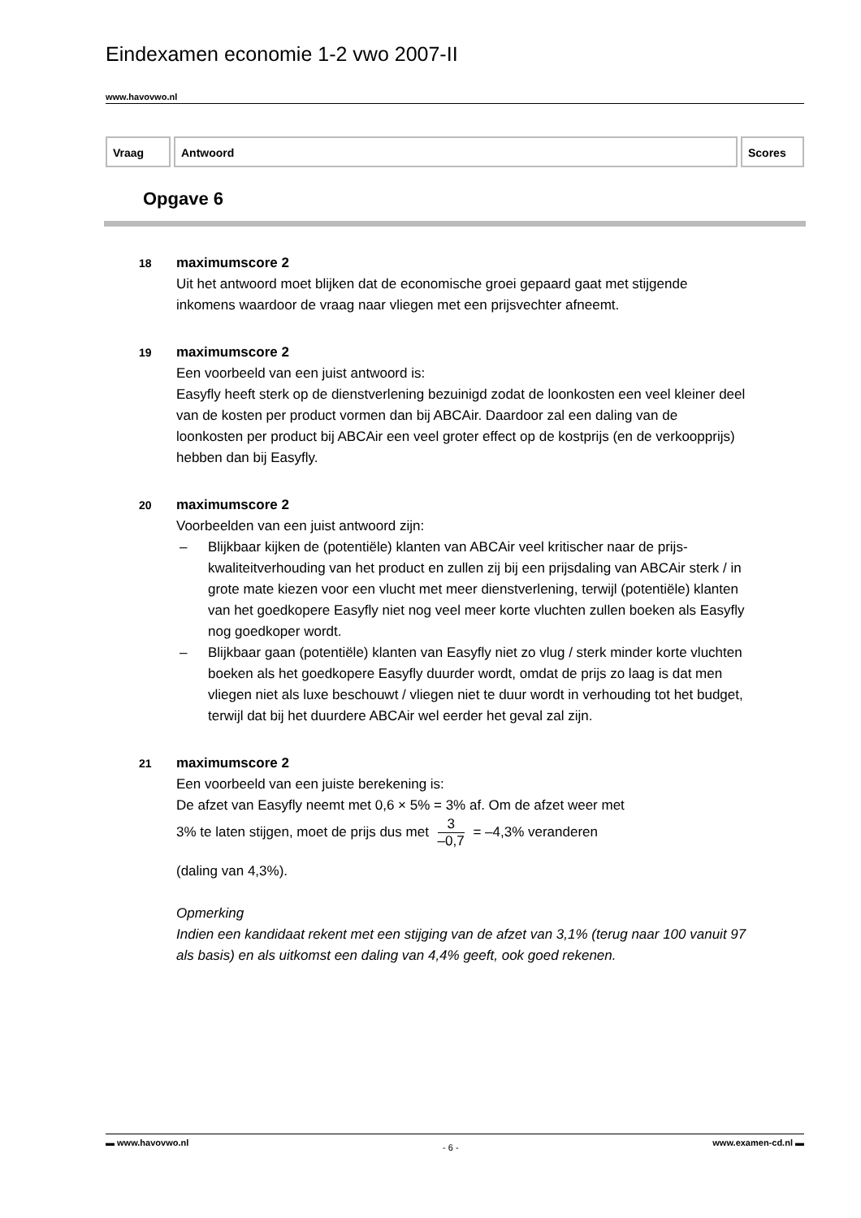Eindexamen economie 1-2 vwo 2007-II
www.havovwo.nl
Vraag Antwoord Scores
Opgave 6
18
maximumscore 2
Uit het antwoord moet blijken dat de economische groei gepaard gaat met stijgende inkomens waardoor de vraag naar vliegen met een prijsvechter afneemt.
19
maximumscore 2
Een voorbeeld van een juist antwoord is:
Easyfly heeft sterk op de dienstverlening bezuinigd zodat de loonkosten een veel kleiner deel van de kosten per product vormen dan bij ABCAir. Daardoor zal een daling van de loonkosten per product bij ABCAir een veel groter effect op de kostprijs (en de verkoopprijs) hebben dan bij Easyfly.
20
maximumscore 2
Voorbeelden van een juist antwoord zijn:
– Blijkbaar kijken de (potentiële) klanten van ABCAir veel kritischer naar de prijs-kwaliteitverhouding van het product en zullen zij bij een prijsdaling van ABCAir sterk / in grote mate kiezen voor een vlucht met meer dienstverlening, terwijl (potentiële) klanten van het goedkopere Easyfly niet nog veel meer korte vluchten zullen boeken als Easyfly nog goedkoper wordt.
– Blijkbaar gaan (potentiële) klanten van Easyfly niet zo vlug / sterk minder korte vluchten boeken als het goedkopere Easyfly duurder wordt, omdat de prijs zo laag is dat men vliegen niet als luxe beschouwt / vliegen niet te duur wordt in verhouding tot het budget, terwijl dat bij het duurdere ABCAir wel eerder het geval zal zijn.
21
maximumscore 2
Een voorbeeld van een juiste berekening is:
De afzet van Easyfly neemt met 0,6 × 5% = 3% af. Om de afzet weer met
3% te laten stijgen, moet de prijs dus met 3 –0,7 = –4,3% veranderen
(daling van 4,3%).
Opmerking
Indien een kandidaat rekent met een stijging van de afzet van 3,1% (terug naar 100 vanuit 97 als basis) en als uitkomst een daling van 4,4% geeft, ook goed rekenen.
▬ www.havovwo.nl - 6 - www.examen-cd.nl ▬